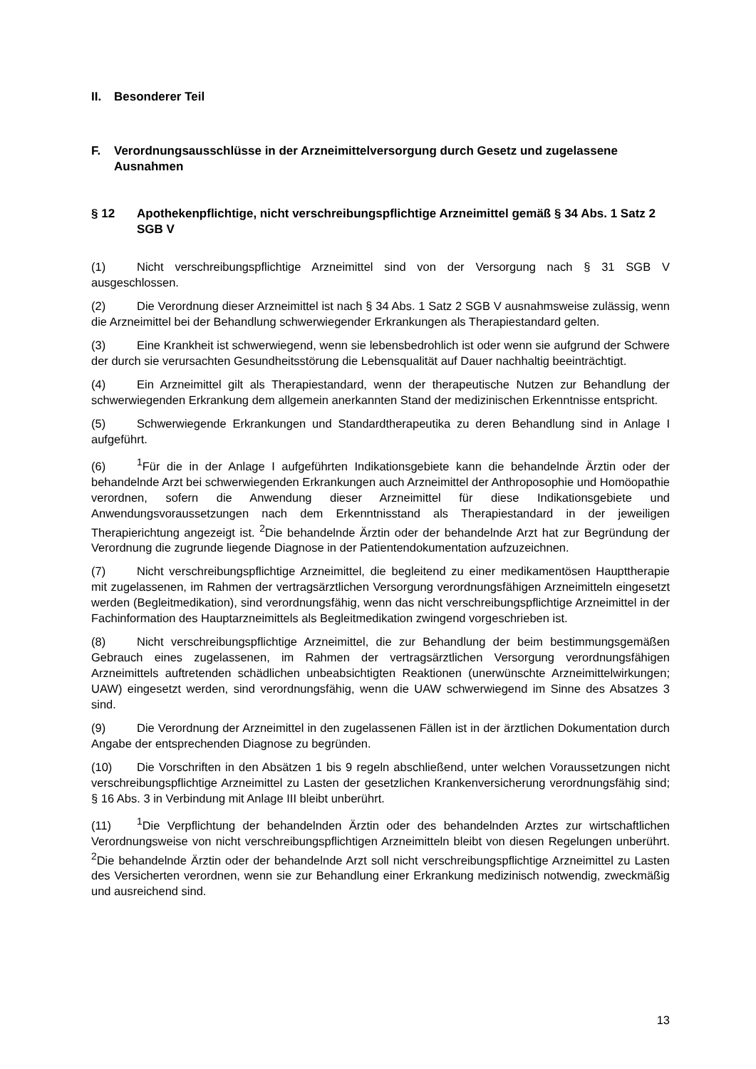II. Besonderer Teil
F. Verordnungsausschlüsse in der Arzneimittelversorgung durch Gesetz und zugelassene Ausnahmen
§ 12 Apothekenpflichtige, nicht verschreibungspflichtige Arzneimittel gemäß § 34 Abs. 1 Satz 2 SGB V
(1) Nicht verschreibungspflichtige Arzneimittel sind von der Versorgung nach § 31 SGB V ausgeschlossen.
(2) Die Verordnung dieser Arzneimittel ist nach § 34 Abs. 1 Satz 2 SGB V ausnahmsweise zulässig, wenn die Arzneimittel bei der Behandlung schwerwiegender Erkrankungen als Therapiestandard gelten.
(3) Eine Krankheit ist schwerwiegend, wenn sie lebensbedrohlich ist oder wenn sie aufgrund der Schwere der durch sie verursachten Gesundheitsstörung die Lebensqualität auf Dauer nachhaltig beeinträchtigt.
(4) Ein Arzneimittel gilt als Therapiestandard, wenn der therapeutische Nutzen zur Behandlung der schwerwiegenden Erkrankung dem allgemein anerkannten Stand der medizinischen Erkenntnisse entspricht.
(5) Schwerwiegende Erkrankungen und Standardtherapeutika zu deren Behandlung sind in Anlage I aufgeführt.
(6)<sup>1</sup>Für die in der Anlage I aufgeführten Indikationsgebiete kann die behandelnde Ärztin oder der behandelnde Arzt bei schwerwiegenden Erkrankungen auch Arzneimittel der Anthroposophie und Homöopathie verordnen, sofern die Anwendung dieser Arzneimittel für diese Indikationsgebiete und Anwendungsvoraussetzungen nach dem Erkenntnisstand als Therapiestandard in der jeweiligen Therapierichtung angezeigt ist. <sup>2</sup>Die behandelnde Ärztin oder der behandelnde Arzt hat zur Begründung der Verordnung die zugrunde liegende Diagnose in der Patientendokumentation aufzuzeichnen.
(7) Nicht verschreibungspflichtige Arzneimittel, die begleitend zu einer medikamentösen Haupttherapie mit zugelassenen, im Rahmen der vertragsärztlichen Versorgung verordnungsfähigen Arzneimitteln eingesetzt werden (Begleitmedikation), sind verordnungsfähig, wenn das nicht verschreibungspflichtige Arzneimittel in der Fachinformation des Hauptarzneimittels als Begleitmedikation zwingend vorgeschrieben ist.
(8) Nicht verschreibungspflichtige Arzneimittel, die zur Behandlung der beim bestimmungsgemäßen Gebrauch eines zugelassenen, im Rahmen der vertragsärztlichen Versorgung verordnungsfähigen Arzneimittels auftretenden schädlichen unbeabsichtigten Reaktionen (unerwünschte Arzneimittelwirkungen; UAW) eingesetzt werden, sind verordnungsfähig, wenn die UAW schwerwiegend im Sinne des Absatzes 3 sind.
(9) Die Verordnung der Arzneimittel in den zugelassenen Fällen ist in der ärztlichen Dokumentation durch Angabe der entsprechenden Diagnose zu begründen.
(10) Die Vorschriften in den Absätzen 1 bis 9 regeln abschließend, unter welchen Voraussetzungen nicht verschreibungspflichtige Arzneimittel zu Lasten der gesetzlichen Krankenversicherung verordnungsfähig sind; § 16 Abs. 3 in Verbindung mit Anlage III bleibt unberührt.
(11)<sup>1</sup>Die Verpflichtung der behandelnden Ärztin oder des behandelnden Arztes zur wirtschaftlichen Verordnungsweise von nicht verschreibungspflichtigen Arzneimitteln bleibt von diesen Regelungen unberührt. <sup>2</sup>Die behandelnde Ärztin oder der behandelnde Arzt soll nicht verschreibungspflichtige Arzneimittel zu Lasten des Versicherten verordnen, wenn sie zur Behandlung einer Erkrankung medizinisch notwendig, zweckmäßig und ausreichend sind.
13